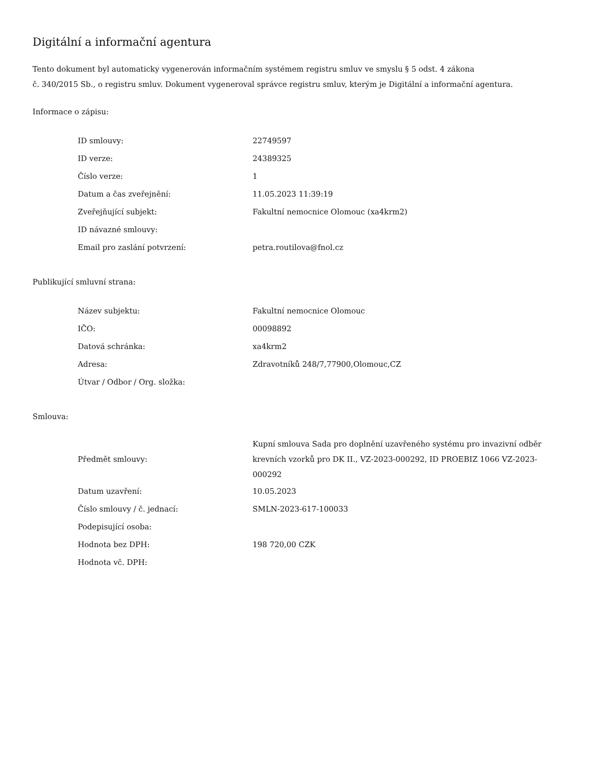Digitální a informační agentura
Tento dokument byl automaticky vygenerován informačním systémem registru smluv ve smyslu § 5 odst. 4 zákona
č. 340/2015 Sb., o registru smluv. Dokument vygeneroval správce registru smluv, kterým je Digitální a informační agentura.
Informace o zápisu:
| ID smlouvy: | 22749597 |
| ID verze: | 24389325 |
| Číslo verze: | 1 |
| Datum a čas zveřejnění: | 11.05.2023 11:39:19 |
| Zveřejňující subjekt: | Fakultní nemocnice Olomouc (xa4krm2) |
| ID návazné smlouvy: | |
| Email pro zaslání potvrzení: | petra.routilova@fnol.cz |
Publikující smluvní strana:
| Název subjektu: | Fakultní nemocnice Olomouc |
| IČO: | 00098892 |
| Datová schránka: | xa4krm2 |
| Adresa: | Zdravotníků 248/7,77900,Olomouc,CZ |
| Útvar / Odbor / Org. složka: | |
Smlouva:
| Předmět smlouvy: | Kupní smlouva Sada pro doplnění uzavřeného systému pro invazivní odběr krevních vzorků pro DK II., VZ-2023-000292, ID PROEBIZ 1066 VZ-2023-000292 |
| Datum uzavření: | 10.05.2023 |
| Číslo smlouvy / č. jednací: | SMLN-2023-617-100033 |
| Podepisující osoba: | |
| Hodnota bez DPH: | 198 720,00 CZK |
| Hodnota vč. DPH: | |